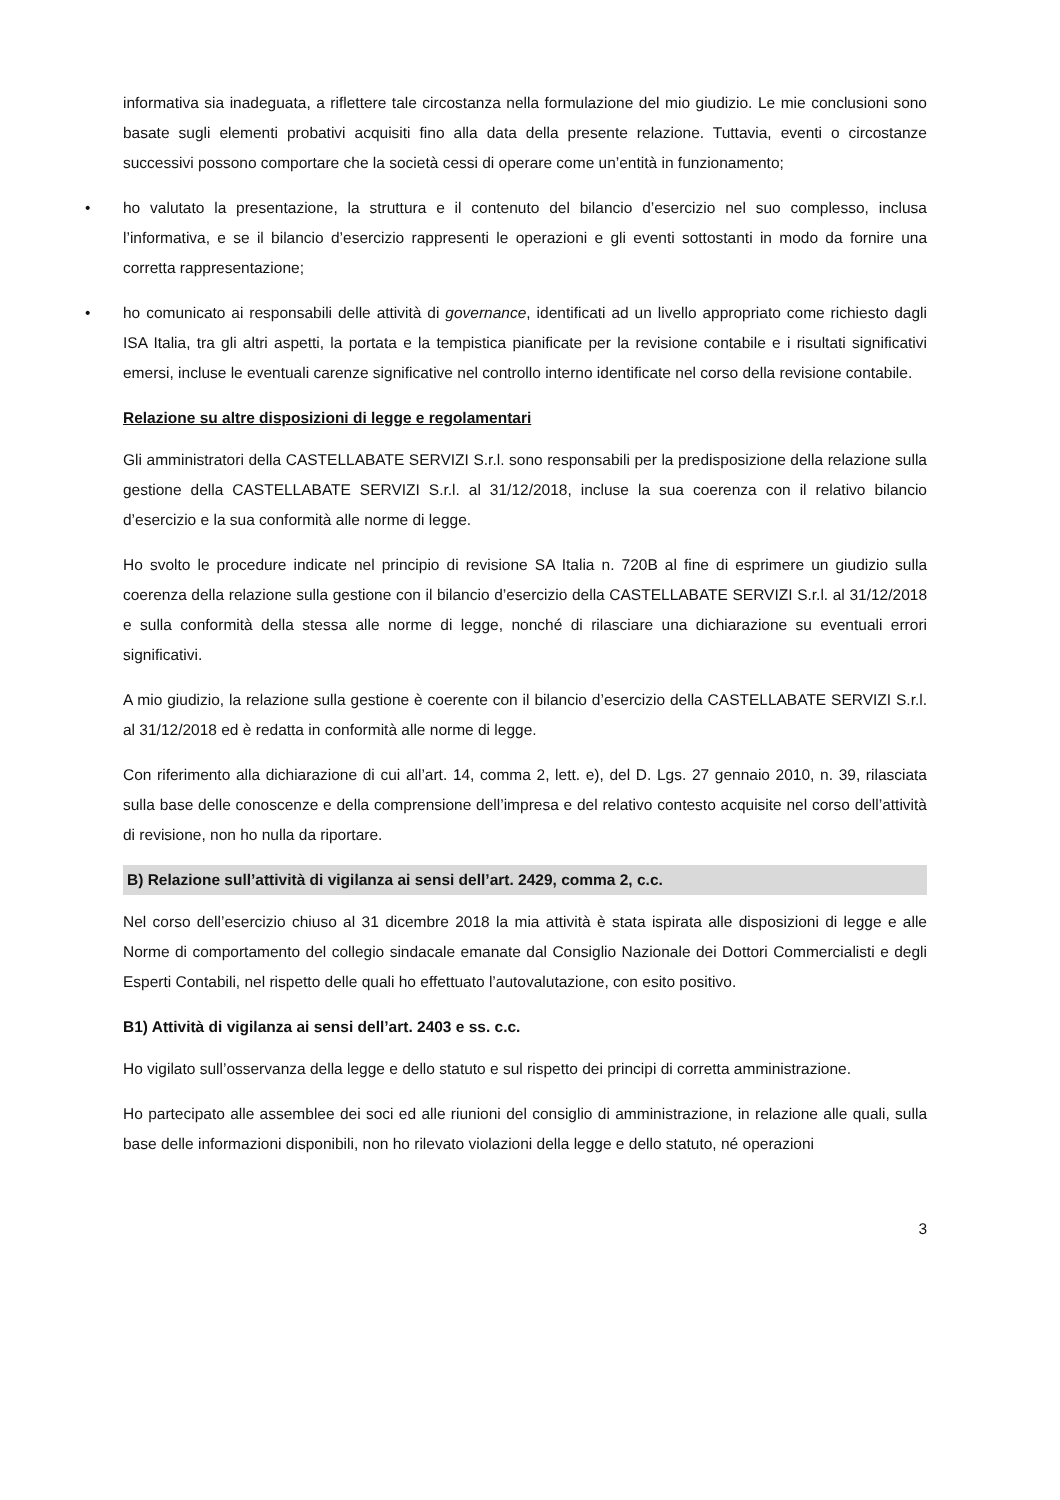informativa sia inadeguata, a riflettere tale circostanza nella formulazione del mio giudizio. Le mie conclusioni sono basate sugli elementi probativi acquisiti fino alla data della presente relazione. Tuttavia, eventi o circostanze successivi possono comportare che la società cessi di operare come un’entità in funzionamento;
• ho valutato la presentazione, la struttura e il contenuto del bilancio d’esercizio nel suo complesso, inclusa l’informativa, e se il bilancio d’esercizio rappresenti le operazioni e gli eventi sottostanti in modo da fornire una corretta rappresentazione;
• ho comunicato ai responsabili delle attività di governance, identificati ad un livello appropriato come richiesto dagli ISA Italia, tra gli altri aspetti, la portata e la tempistica pianificate per la revisione contabile e i risultati significativi emersi, incluse le eventuali carenze significative nel controllo interno identificate nel corso della revisione contabile.
Relazione su altre disposizioni di legge e regolamentari
Gli amministratori della CASTELLABATE SERVIZI S.r.l. sono responsabili per la predisposizione della relazione sulla gestione della CASTELLABATE SERVIZI S.r.l. al 31/12/2018, incluse la sua coerenza con il relativo bilancio d’esercizio e la sua conformità alle norme di legge.
Ho svolto le procedure indicate nel principio di revisione SA Italia n. 720B al fine di esprimere un giudizio sulla coerenza della relazione sulla gestione con il bilancio d’esercizio della CASTELLABATE SERVIZI S.r.l. al 31/12/2018 e sulla conformità della stessa alle norme di legge, nonché di rilasciare una dichiarazione su eventuali errori significativi.
A mio giudizio, la relazione sulla gestione è coerente con il bilancio d’esercizio della CASTELLABATE SERVIZI S.r.l. al 31/12/2018 ed è redatta in conformità alle norme di legge.
Con riferimento alla dichiarazione di cui all’art. 14, comma 2, lett. e), del D. Lgs. 27 gennaio 2010, n. 39, rilasciata sulla base delle conoscenze e della comprensione dell’impresa e del relativo contesto acquisite nel corso dell’attività di revisione, non ho nulla da riportare.
B) Relazione sull’attività di vigilanza ai sensi dell’art. 2429, comma 2, c.c.
Nel corso dell’esercizio chiuso al 31 dicembre 2018 la mia attività è stata ispirata alle disposizioni di legge e alle Norme di comportamento del collegio sindacale emanate dal Consiglio Nazionale dei Dottori Commercialisti e degli Esperti Contabili, nel rispetto delle quali ho effettuato l’autovalutazione, con esito positivo.
B1) Attività di vigilanza ai sensi dell’art. 2403 e ss. c.c.
Ho vigilato sull’osservanza della legge e dello statuto e sul rispetto dei principi di corretta amministrazione.
Ho partecipato alle assemblee dei soci ed alle riunioni del consiglio di amministrazione, in relazione alle quali, sulla base delle informazioni disponibili, non ho rilevato violazioni della legge e dello statuto, né operazioni
3